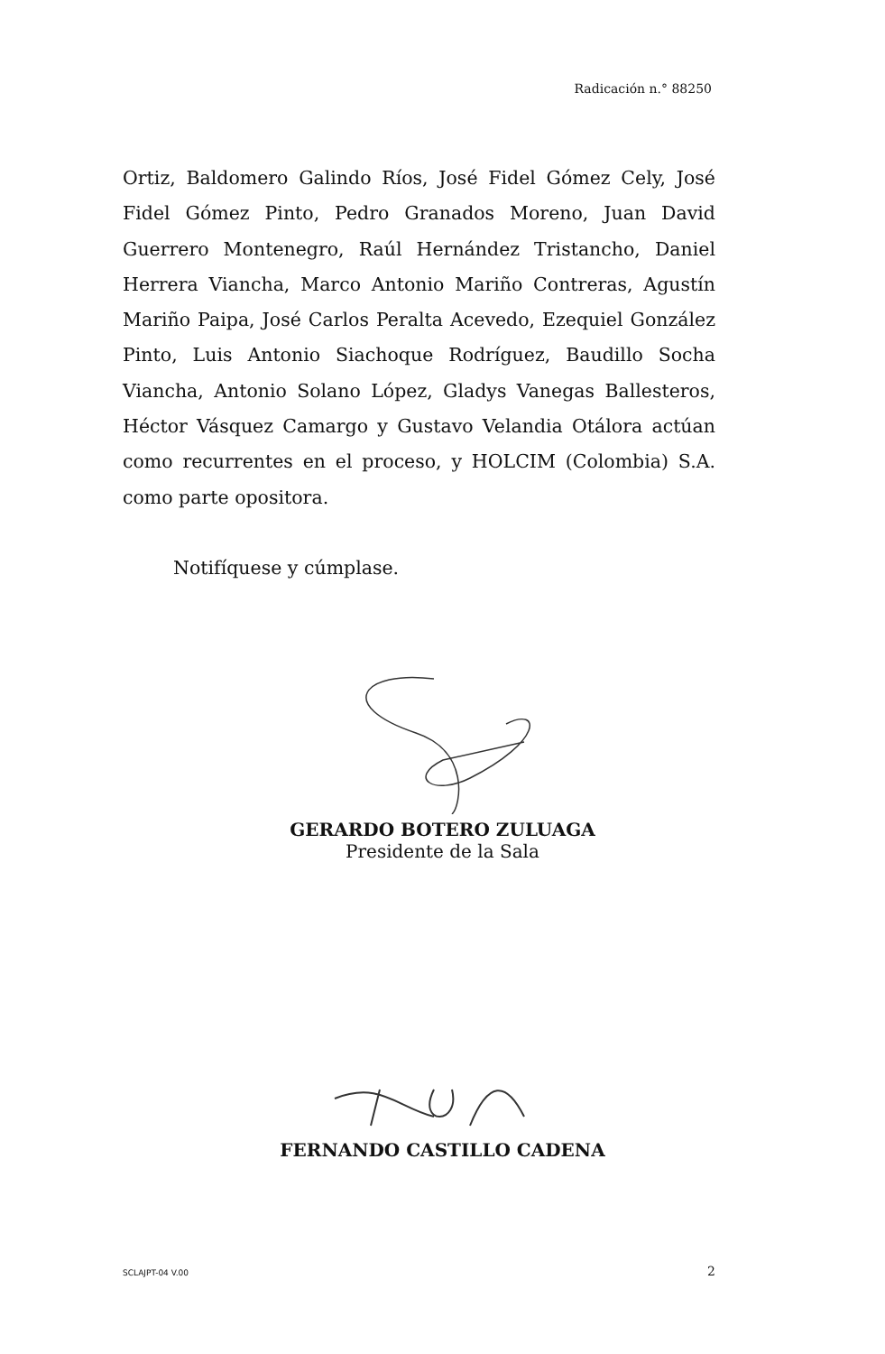Radicación n.° 88250
Ortiz, Baldomero Galindo Ríos, José Fidel Gómez Cely, José Fidel Gómez Pinto, Pedro Granados Moreno, Juan David Guerrero Montenegro, Raúl Hernández Tristancho, Daniel Herrera Viancha, Marco Antonio Mariño Contreras, Agustín Mariño Paipa, José Carlos Peralta Acevedo, Ezequiel González Pinto, Luis Antonio Siachoque Rodríguez, Baudillo Socha Viancha, Antonio Solano López, Gladys Vanegas Ballesteros, Héctor Vásquez Camargo y Gustavo Velandia Otálora actúan como recurrentes en el proceso, y HOLCIM (Colombia) S.A. como parte opositora.
Notifíquese y cúmplase.
GERARDO BOTERO ZULUAGA
Presidente de la Sala
FERNANDO CASTILLO CADENA
SCLAJPT-04 V.00 2